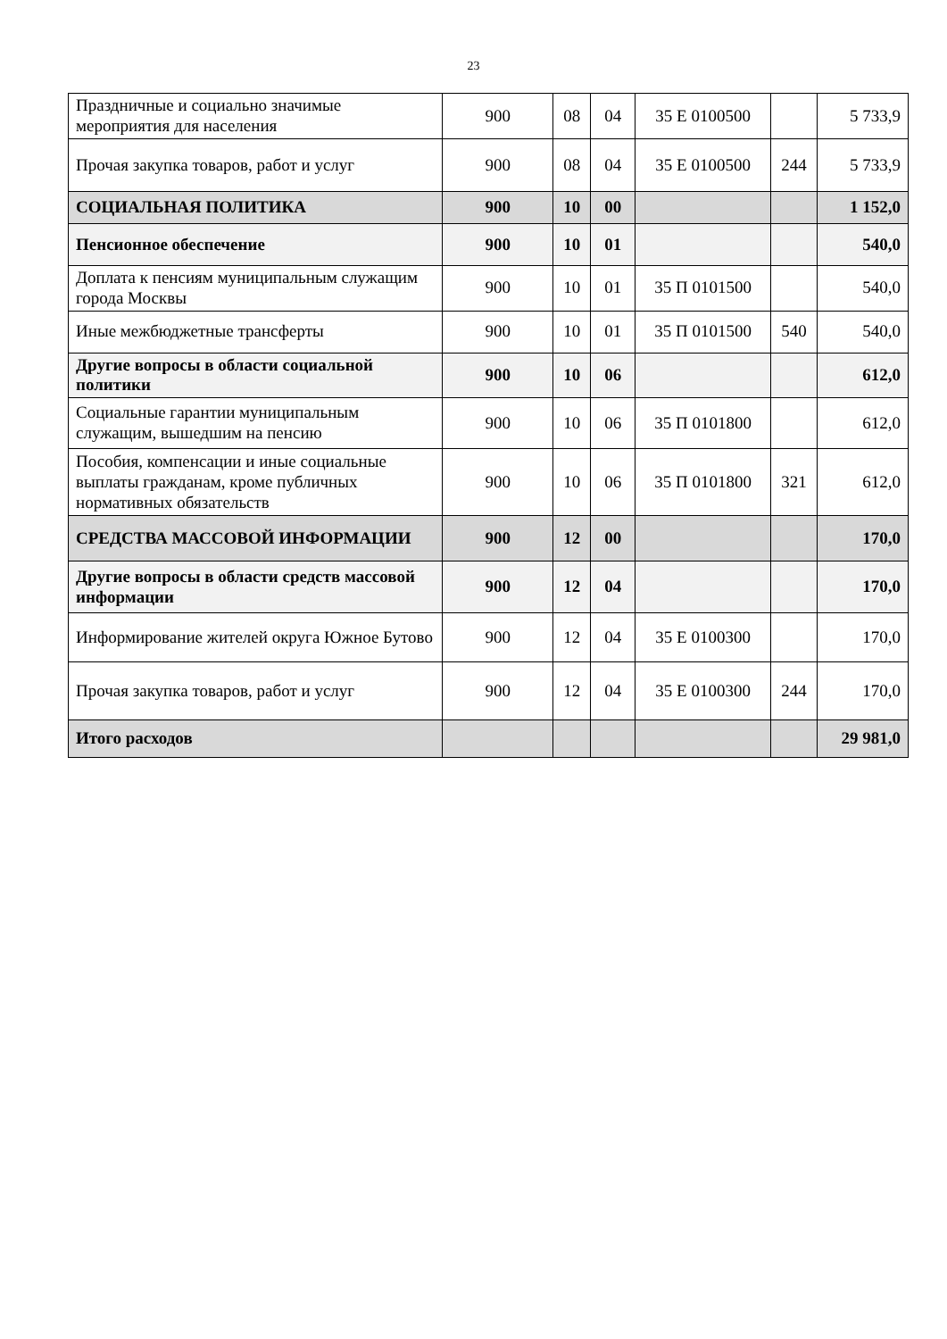23
| Праздничные и социально значимые мероприятия для населения | 900 | 08 | 04 | 35 Е 0100500 | | 5 733,9 |
| Прочая закупка товаров, работ и услуг | 900 | 08 | 04 | 35 Е 0100500 | 244 | 5 733,9 |
| СОЦИАЛЬНАЯ ПОЛИТИКА | 900 | 10 | 00 | | | 1 152,0 |
| Пенсионное обеспечение | 900 | 10 | 01 | | | 540,0 |
| Доплата к пенсиям муниципальным служащим города Москвы | 900 | 10 | 01 | 35 П 0101500 | | 540,0 |
| Иные межбюджетные трансферты | 900 | 10 | 01 | 35 П 0101500 | 540 | 540,0 |
| Другие вопросы в области социальной политики | 900 | 10 | 06 | | | 612,0 |
| Социальные гарантии муниципальным служащим, вышедшим на пенсию | 900 | 10 | 06 | 35 П 0101800 | | 612,0 |
| Пособия, компенсации и иные социальные выплаты гражданам, кроме публичных нормативных обязательств | 900 | 10 | 06 | 35 П 0101800 | 321 | 612,0 |
| СРЕДСТВА МАССОВОЙ ИНФОРМАЦИИ | 900 | 12 | 00 | | | 170,0 |
| Другие вопросы в области средств массовой информации | 900 | 12 | 04 | | | 170,0 |
| Информирование жителей округа Южное Бутово | 900 | 12 | 04 | 35 Е 0100300 | | 170,0 |
| Прочая закупка товаров, работ и услуг | 900 | 12 | 04 | 35 Е 0100300 | 244 | 170,0 |
| Итого расходов | | | | | | 29 981,0 |